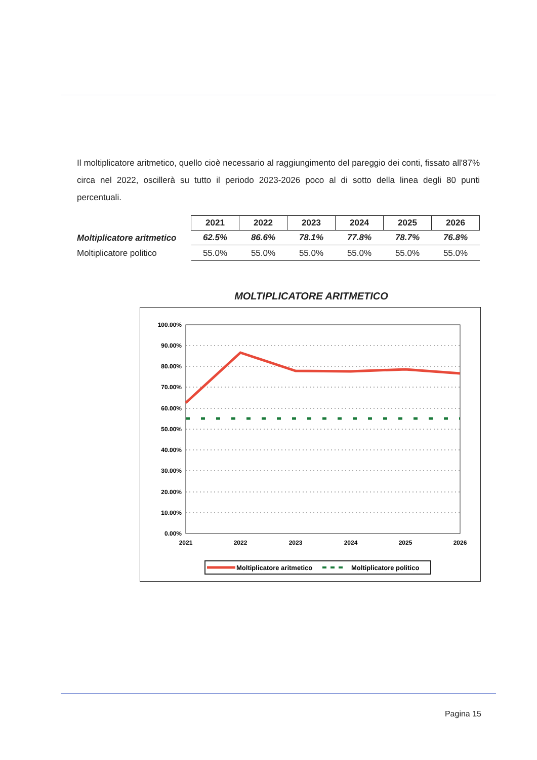Il moltiplicatore aritmetico, quello cioè necessario al raggiungimento del pareggio dei conti, fissato all'87% circa nel 2022, oscillerà su tutto il periodo 2023-2026 poco al di sotto della linea degli 80 punti percentuali.
| | 2021 | 2022 | 2023 | 2024 | 2025 | 2026 |
| Moltiplicatore aritmetico | 62.5% | 86.6% | 78.1% | 77.8% | 78.7% | 76.8% |
| Moltiplicatore politico | 55.0% | 55.0% | 55.0% | 55.0% | 55.0% | 55.0% |
MOLTIPLICATORE ARITMETICO
100.00%
90.00%
80.00%
70.00%
60.00%
50.00%
40.00%
30.00%
20.00%
10.00%
0.00%
2021
2022
2023
2024
2025
2026
Moltiplicatore aritmetico
Moltiplicatore politico
Pagina 15